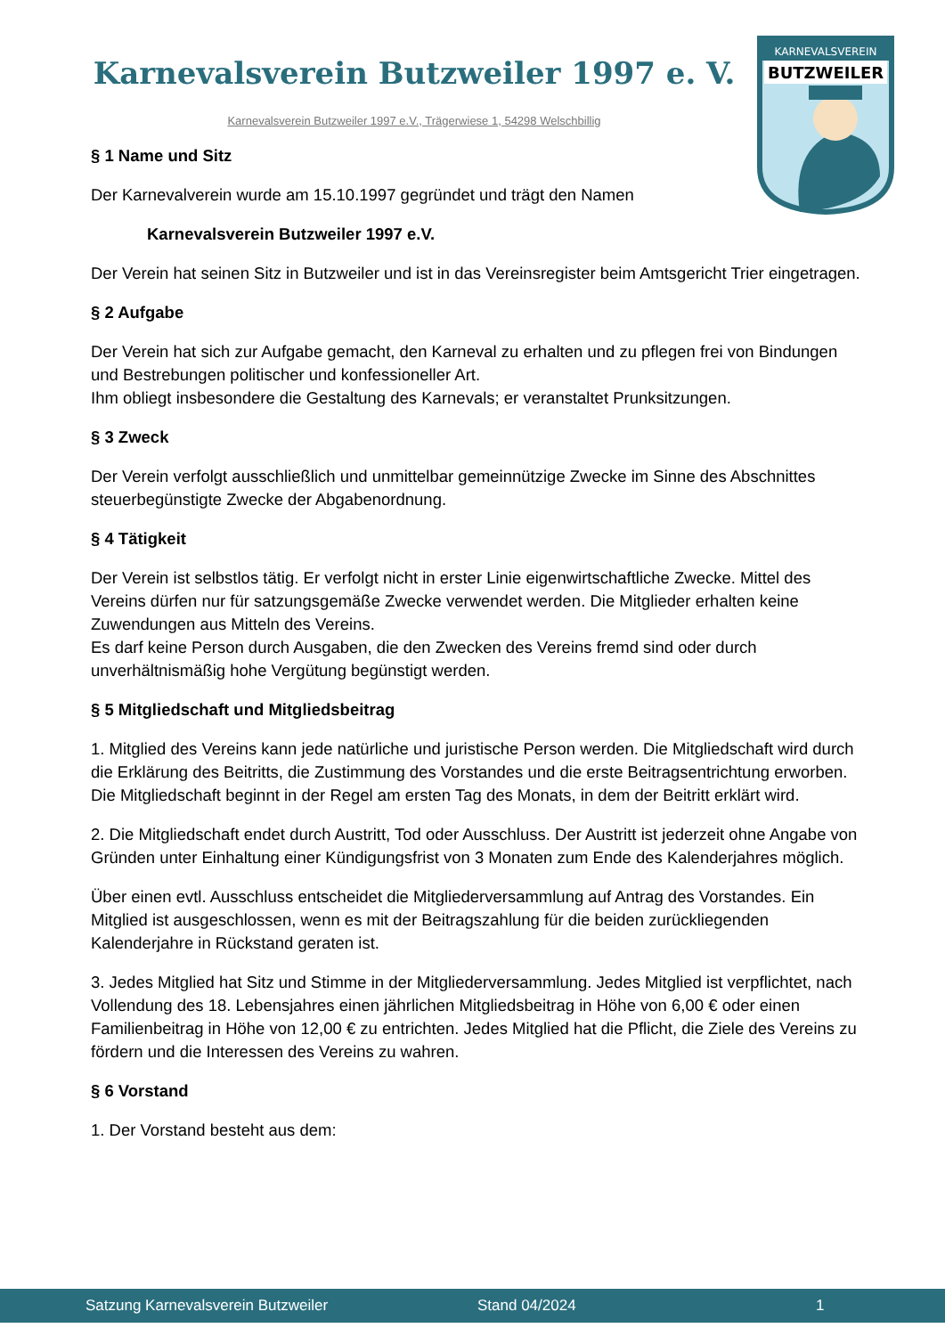Karnevalsverein Butzweiler 1997 e. V.
Karnevalsverein Butzweiler 1997 e.V., Trägerwiese 1, 54298 Welschbillig
KARNEVALSVEREIN
BUTZWEILER
§ 1 Name und Sitz
Der Karnevalverein wurde am 15.10.1997 gegründet und trägt den Namen
Karnevalsverein Butzweiler 1997 e.V.
Der Verein hat seinen Sitz in Butzweiler und ist in das Vereinsregister beim Amtsgericht Trier eingetragen.
§ 2 Aufgabe
Der Verein hat sich zur Aufgabe gemacht, den Karneval zu erhalten und zu pflegen frei von Bindungen und Bestrebungen politischer und konfessioneller Art.
Ihm obliegt insbesondere die Gestaltung des Karnevals; er veranstaltet Prunksitzungen.
§ 3 Zweck
Der Verein verfolgt ausschließlich und unmittelbar gemeinnützige Zwecke im Sinne des Abschnittes steuerbegünstigte Zwecke der Abgabenordnung.
§ 4 Tätigkeit
Der Verein ist selbstlos tätig. Er verfolgt nicht in erster Linie eigenwirtschaftliche Zwecke. Mittel des Vereins dürfen nur für satzungsgemäße Zwecke verwendet werden. Die Mitglieder erhalten keine Zuwendungen aus Mitteln des Vereins.
Es darf keine Person durch Ausgaben, die den Zwecken des Vereins fremd sind oder durch unverhältnismäßig hohe Vergütung begünstigt werden.
§ 5 Mitgliedschaft und Mitgliedsbeitrag
1. Mitglied des Vereins kann jede natürliche und juristische Person werden. Die Mitgliedschaft wird durch die Erklärung des Beitritts, die Zustimmung des Vorstandes und die erste Beitragsentrichtung erworben. Die Mitgliedschaft beginnt in der Regel am ersten Tag des Monats, in dem der Beitritt erklärt wird.
2. Die Mitgliedschaft endet durch Austritt, Tod oder Ausschluss. Der Austritt ist jederzeit ohne Angabe von Gründen unter Einhaltung einer Kündigungsfrist von 3 Monaten zum Ende des Kalenderjahres möglich.
Über einen evtl. Ausschluss entscheidet die Mitgliederversammlung auf Antrag des Vorstandes. Ein Mitglied ist ausgeschlossen, wenn es mit der Beitragszahlung für die beiden zurückliegenden Kalenderjahre in Rückstand geraten ist.
3. Jedes Mitglied hat Sitz und Stimme in der Mitgliederversammlung. Jedes Mitglied ist verpflichtet, nach Vollendung des 18. Lebensjahres einen jährlichen Mitgliedsbeitrag in Höhe von 6,00 € oder einen Familienbeitrag in Höhe von 12,00 € zu entrichten. Jedes Mitglied hat die Pflicht, die Ziele des Vereins zu fördern und die Interessen des Vereins zu wahren.
§ 6 Vorstand
1. Der Vorstand besteht aus dem:
Satzung Karnevalsverein Butzweiler Stand 04/2024 1